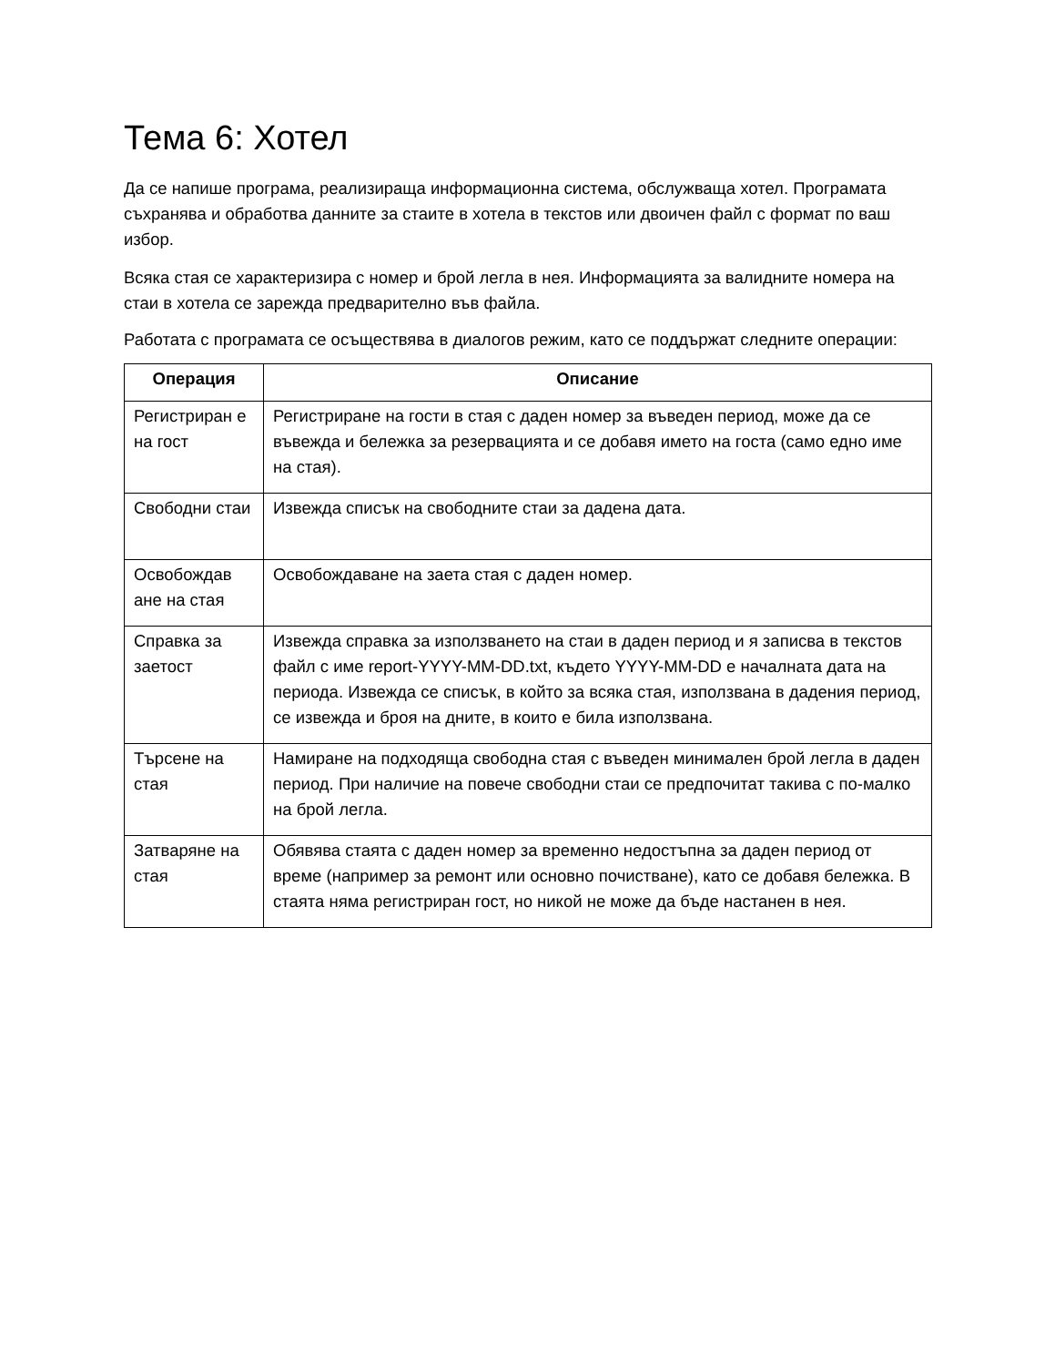Тема 6: Хотел
Да се напише програма, реализираща информационна система, обслужваща хотел. Програмата съхранява и обработва данните за стаите в хотела в текстов или двоичен файл с формат по ваш избор.
Всяка стая се характеризира с номер и брой легла в нея. Информацията за валидните номера на стаи в хотела се зарежда предварително във файла.
Работата с програмата се осъществява в диалогов режим, като се поддържат следните операции:
| Операция | Описание |
| --- | --- |
| Регистриран е на гост | Регистриране на гости в стая с даден номер за въведен период, може да се въвежда и бележка за резервацията и се добавя името на госта (само едно име на стая). |
| Свободни стаи | Извежда списък на свободните стаи за дадена дата. |
| Освобождав ане на стая | Освобождаване на заета стая с даден номер. |
| Справка за заетост | Извежда справка за използването на стаи в даден период и я записва в текстов файл с име report-YYYY-MM-DD.txt, където YYYY-MM-DD е началната дата на периода. Извежда се списък, в който за всяка стая, използвана в дадения период, се извежда и броя на дните, в които е била използвана. |
| Търсене на стая | Намиране на подходяща свободна стая с въведен минимален брой легла в даден период. При наличие на повече свободни стаи се предпочитат такива с по-малко на брой легла. |
| Затваряне на стая | Обявява стаята с даден номер за временно недостъпна за даден период от време (например за ремонт или основно почистване), като се добавя бележка. В стаята няма регистриран гост, но никой не може да бъде настанен в нея. |